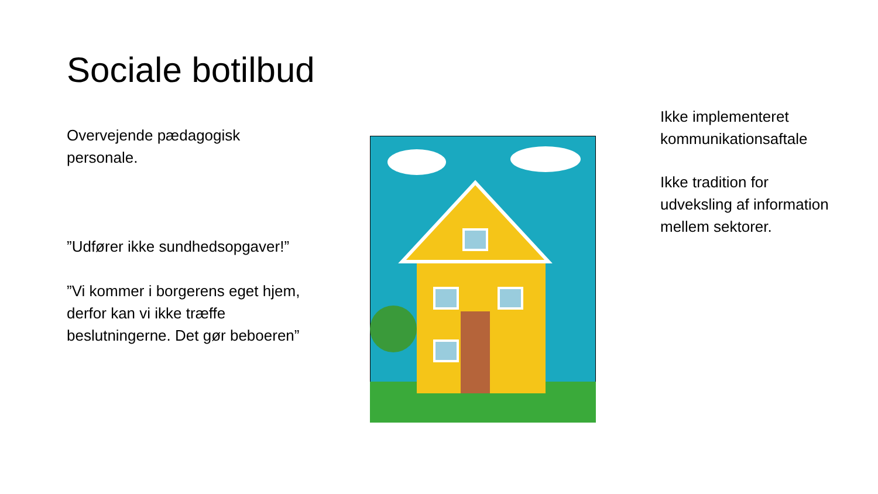Sociale botilbud
Overvejende pædagogisk personale.
”Udfører ikke sundhedsopgaver!”
”Vi kommer i borgerens eget hjem, derfor kan vi ikke træffe beslutningerne. Det gør beboeren”
Ikke implementeret kommunikationsaftale
Ikke tradition for udveksling af information mellem sektorer.